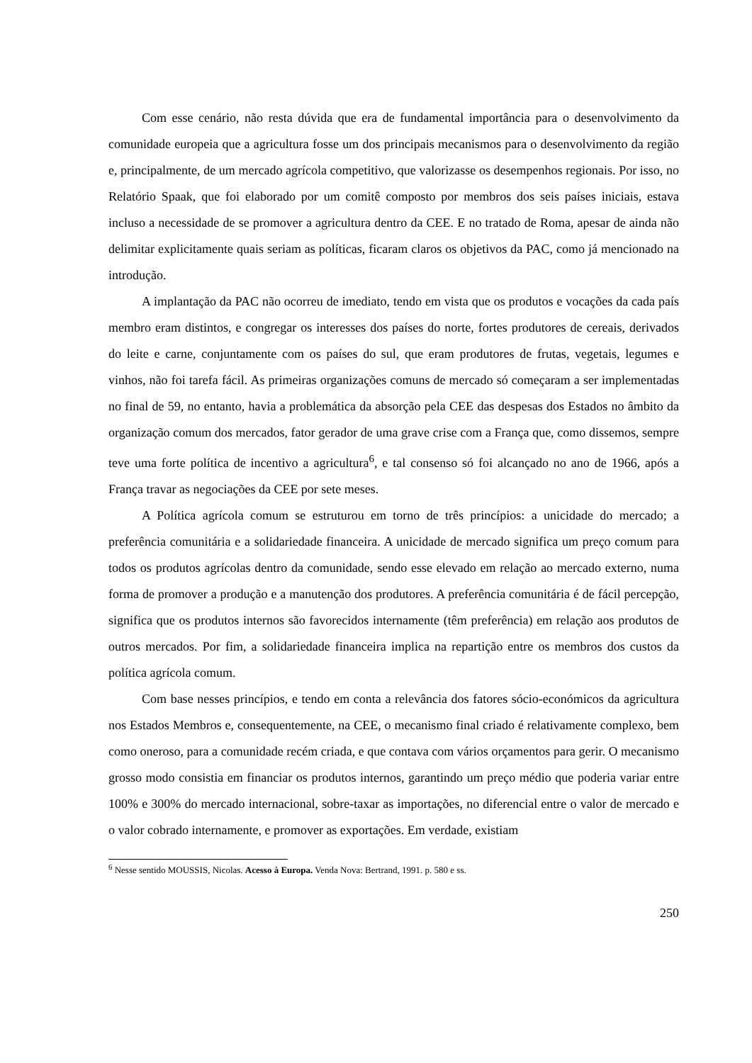Com esse cenário, não resta dúvida que era de fundamental importância para o desenvolvimento da comunidade europeia que a agricultura fosse um dos principais mecanismos para o desenvolvimento da região e, principalmente, de um mercado agrícola competitivo, que valorizasse os desempenhos regionais. Por isso, no Relatório Spaak, que foi elaborado por um comitê composto por membros dos seis países iniciais, estava incluso a necessidade de se promover a agricultura dentro da CEE. E no tratado de Roma, apesar de ainda não delimitar explicitamente quais seriam as políticas, ficaram claros os objetivos da PAC, como já mencionado na introdução.
A implantação da PAC não ocorreu de imediato, tendo em vista que os produtos e vocações da cada país membro eram distintos, e congregar os interesses dos países do norte, fortes produtores de cereais, derivados do leite e carne, conjuntamente com os países do sul, que eram produtores de frutas, vegetais, legumes e vinhos, não foi tarefa fácil. As primeiras organizações comuns de mercado só começaram a ser implementadas no final de 59, no entanto, havia a problemática da absorção pela CEE das despesas dos Estados no âmbito da organização comum dos mercados, fator gerador de uma grave crise com a França que, como dissemos, sempre teve uma forte política de incentivo a agricultura<sup>6</sup>, e tal consenso só foi alcançado no ano de 1966, após a França travar as negociações da CEE por sete meses.
A Política agrícola comum se estruturou em torno de três princípios: a unicidade do mercado; a preferência comunitária e a solidariedade financeira. A unicidade de mercado significa um preço comum para todos os produtos agrícolas dentro da comunidade, sendo esse elevado em relação ao mercado externo, numa forma de promover a produção e a manutenção dos produtores. A preferência comunitária é de fácil percepção, significa que os produtos internos são favorecidos internamente (têm preferência) em relação aos produtos de outros mercados. Por fim, a solidariedade financeira implica na repartição entre os membros dos custos da política agrícola comum.
Com base nesses princípios, e tendo em conta a relevância dos fatores sócio-económicos da agricultura nos Estados Membros e, consequentemente, na CEE, o mecanismo final criado é relativamente complexo, bem como oneroso, para a comunidade recém criada, e que contava com vários orçamentos para gerir. O mecanismo grosso modo consistia em financiar os produtos internos, garantindo um preço médio que poderia variar entre 100% e 300% do mercado internacional, sobre-taxar as importações, no diferencial entre o valor de mercado e o valor cobrado internamente, e promover as exportações. Em verdade, existiam
<sup>6</sup> Nesse sentido MOUSSIS, Nicolas. Acesso à Europa. Venda Nova: Bertrand, 1991. p. 580 e ss.
250